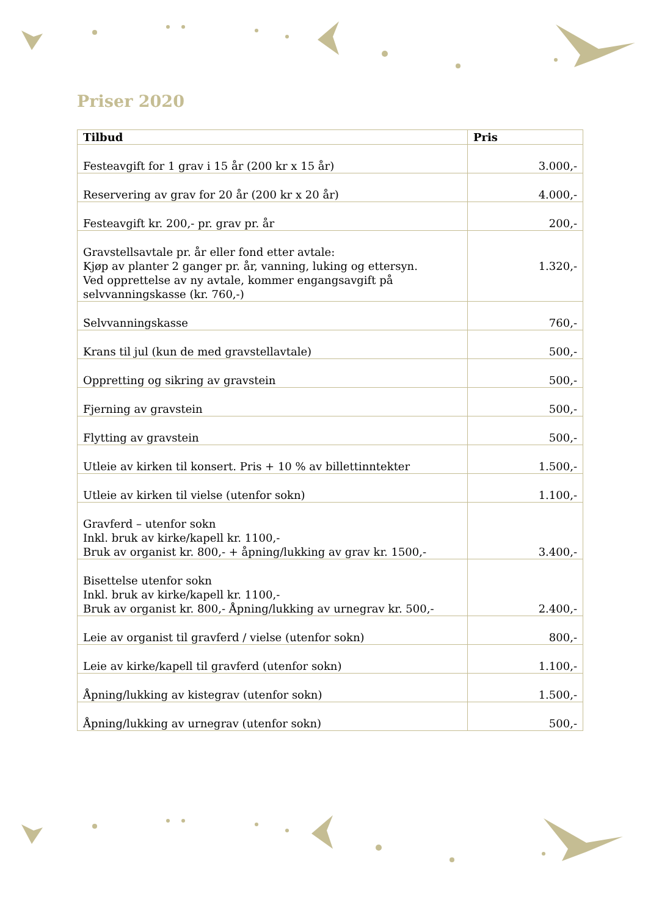Priser 2020
| Tilbud | Pris |
| --- | --- |
| Festeavgift for 1 grav i 15 år (200 kr x 15 år) | 3.000,- |
| Reservering av grav for 20 år (200 kr x 20 år) | 4.000,- |
| Festeavgift kr. 200,- pr. grav pr. år | 200,- |
| Gravstellsavtale pr. år eller fond etter avtale: Kjøp av planter 2 ganger pr. år, vanning, luking og ettersyn. Ved opprettelse av ny avtale, kommer engangsavgift på selvvanningskasse (kr. 760,-) | 1.320,- |
| Selvvanningskasse | 760,- |
| Krans til jul (kun de med gravstellavtale) | 500,- |
| Oppretting og sikring av gravstein | 500,- |
| Fjerning av gravstein | 500,- |
| Flytting av gravstein | 500,- |
| Utleie av kirken til konsert. Pris + 10 % av billettinntekter | 1.500,- |
| Utleie av kirken til vielse (utenfor sokn) | 1.100,- |
| Gravferd – utenfor sokn Inkl. bruk av kirke/kapell kr. 1100,- Bruk av organist kr. 800,- + åpning/lukking av grav kr. 1500,- | 3.400,- |
| Bisettelse utenfor sokn Inkl. bruk av kirke/kapell kr. 1100,- Bruk av organist kr. 800,- Åpning/lukking av urnegrav kr. 500,- | 2.400,- |
| Leie av organist til gravferd / vielse (utenfor sokn) | 800,- |
| Leie av kirke/kapell til gravferd (utenfor sokn) | 1.100,- |
| Åpning/lukking av kistegrav (utenfor sokn) | 1.500,- |
| Åpning/lukking av urnegrav (utenfor sokn) | 500,- |